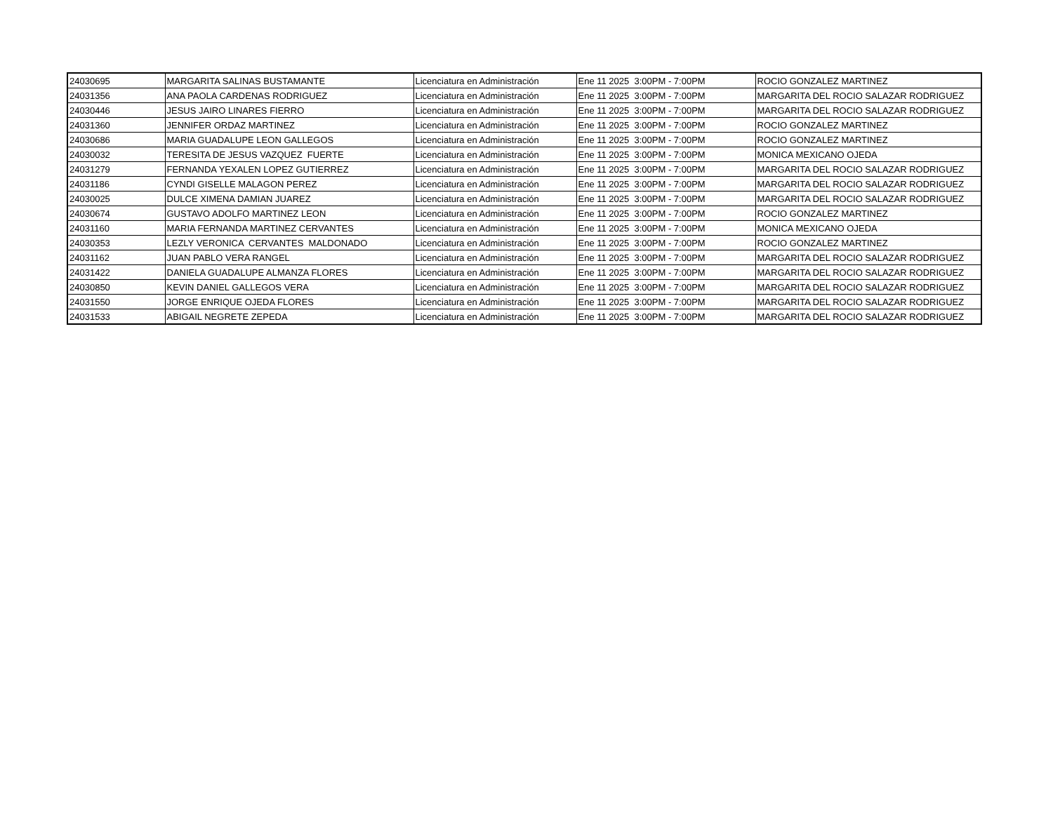| 24030695 | MARGARITA SALINAS BUSTAMANTE | Licenciatura en Administración | Ene 11 2025 3:00PM - 7:00PM | ROCIO GONZALEZ MARTINEZ |
| 24031356 | ANA PAOLA CARDENAS RODRIGUEZ | Licenciatura en Administración | Ene 11 2025 3:00PM - 7:00PM | MARGARITA DEL ROCIO SALAZAR RODRIGUEZ |
| 24030446 | JESUS JAIRO LINARES FIERRO | Licenciatura en Administración | Ene 11 2025 3:00PM - 7:00PM | MARGARITA DEL ROCIO SALAZAR RODRIGUEZ |
| 24031360 | JENNIFER ORDAZ MARTINEZ | Licenciatura en Administración | Ene 11 2025 3:00PM - 7:00PM | ROCIO GONZALEZ MARTINEZ |
| 24030686 | MARIA GUADALUPE LEON GALLEGOS | Licenciatura en Administración | Ene 11 2025 3:00PM - 7:00PM | ROCIO GONZALEZ MARTINEZ |
| 24030032 | TERESITA DE JESUS VAZQUEZ FUERTE | Licenciatura en Administración | Ene 11 2025 3:00PM - 7:00PM | MONICA MEXICANO OJEDA |
| 24031279 | FERNANDA YEXALEN LOPEZ GUTIERREZ | Licenciatura en Administración | Ene 11 2025 3:00PM - 7:00PM | MARGARITA DEL ROCIO SALAZAR RODRIGUEZ |
| 24031186 | CYNDI GISELLE MALAGON PEREZ | Licenciatura en Administración | Ene 11 2025 3:00PM - 7:00PM | MARGARITA DEL ROCIO SALAZAR RODRIGUEZ |
| 24030025 | DULCE XIMENA DAMIAN JUAREZ | Licenciatura en Administración | Ene 11 2025 3:00PM - 7:00PM | MARGARITA DEL ROCIO SALAZAR RODRIGUEZ |
| 24030674 | GUSTAVO ADOLFO MARTINEZ LEON | Licenciatura en Administración | Ene 11 2025 3:00PM - 7:00PM | ROCIO GONZALEZ MARTINEZ |
| 24031160 | MARIA FERNANDA MARTINEZ CERVANTES | Licenciatura en Administración | Ene 11 2025 3:00PM - 7:00PM | MONICA MEXICANO OJEDA |
| 24030353 | LEZLY VERONICA CERVANTES MALDONADO | Licenciatura en Administración | Ene 11 2025 3:00PM - 7:00PM | ROCIO GONZALEZ MARTINEZ |
| 24031162 | JUAN PABLO VERA RANGEL | Licenciatura en Administración | Ene 11 2025 3:00PM - 7:00PM | MARGARITA DEL ROCIO SALAZAR RODRIGUEZ |
| 24031422 | DANIELA GUADALUPE ALMANZA FLORES | Licenciatura en Administración | Ene 11 2025 3:00PM - 7:00PM | MARGARITA DEL ROCIO SALAZAR RODRIGUEZ |
| 24030850 | KEVIN DANIEL GALLEGOS VERA | Licenciatura en Administración | Ene 11 2025 3:00PM - 7:00PM | MARGARITA DEL ROCIO SALAZAR RODRIGUEZ |
| 24031550 | JORGE ENRIQUE OJEDA FLORES | Licenciatura en Administración | Ene 11 2025 3:00PM - 7:00PM | MARGARITA DEL ROCIO SALAZAR RODRIGUEZ |
| 24031533 | ABIGAIL NEGRETE ZEPEDA | Licenciatura en Administración | Ene 11 2025 3:00PM - 7:00PM | MARGARITA DEL ROCIO SALAZAR RODRIGUEZ |